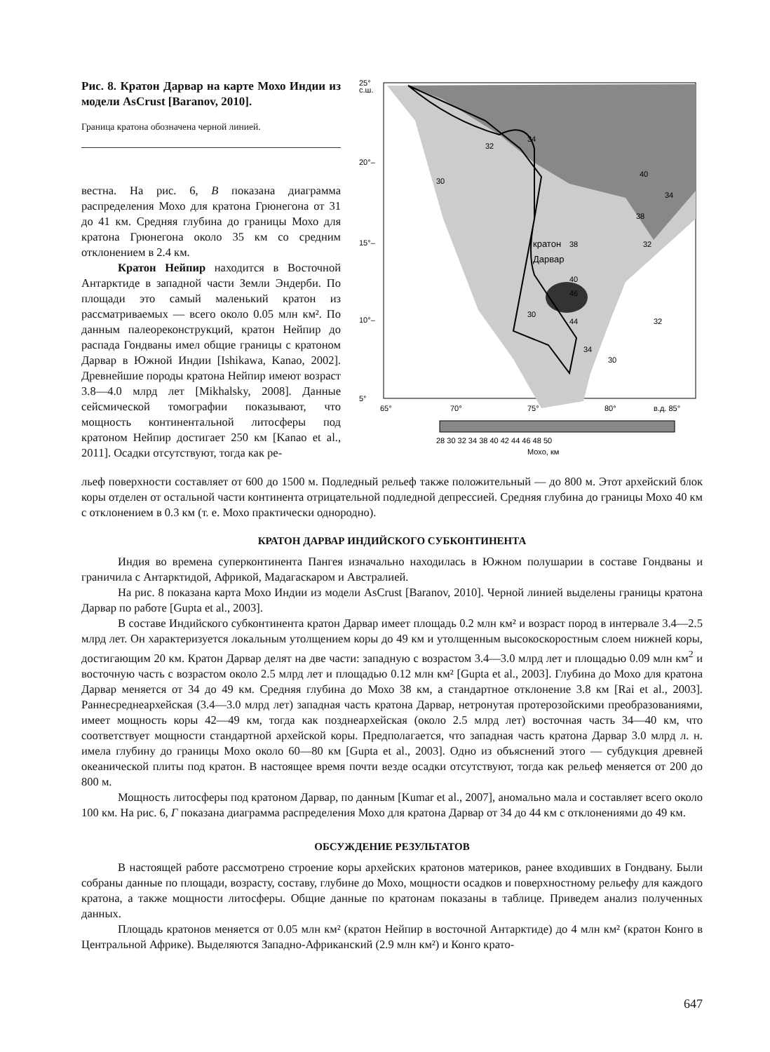Рис. 8. Кратон Дарвар на карте Мохо Индии из модели AsCrust [Baranov, 2010].
Граница кратона обозначена черной линией.
вестна. На рис. 6, В показана диаграмма распределения Мохо для кратона Грюнегона от 31 до 41 км. Средняя глубина до границы Мохо для кратона Грюнегона около 35 км со средним отклонением в 2.4 км.
Кратон Нейпир находится в Восточной Антарктиде в западной части Земли Эндерби. По площади это самый маленький кратон из рассматриваемых — всего около 0.05 млн км². По данным палеореконструкций, кратон Нейпир до распада Гондваны имел общие границы с кратоном Дарвар в Южной Индии [Ishikawa, Kanao, 2002]. Древнейшие породы кратона Нейпир имеют возраст 3.8—4.0 млрд лет [Mikhalsky, 2008]. Данные сейсмической томографии показывают, что мощность континентальной литосферы под кратоном Нейпир достигает 250 км [Kanao et al., 2011]. Осадки отсутствуют, тогда как ре-
25°
с.ш.
20°–
15°–
10°–
5°
65°
70°
75°
80°
в.д. 85°
кратон
Дарвар
38
34
32
30
40
34
38
32
40
46
44
30
34
30
32
28 30 32 34 38 40 42 44 46 48 50
Мохо, км
льеф поверхности составляет от 600 до 1500 м. Подледный рельеф также положительный — до 800 м. Этот архейский блок коры отделен от остальной части континента отрицательной подледной депрессией. Средняя глубина до границы Мохо 40 км с отклонением в 0.3 км (т. е. Мохо практически однородно).
КРАТОН ДАРВАР ИНДИЙСКОГО СУБКОНТИНЕНТА
Индия во времена суперконтинента Пангея изначально находилась в Южном полушарии в составе Гондваны и граничила с Антарктидой, Африкой, Мадагаскаром и Австралией.
На рис. 8 показана карта Мохо Индии из модели AsCrust [Baranov, 2010]. Черной линией выделены границы кратона Дарвар по работе [Gupta et al., 2003].
В составе Индийского субконтинента кратон Дарвар имеет площадь 0.2 млн км² и возраст пород в интервале 3.4—2.5 млрд лет. Он характеризуется локальным утолщением коры до 49 км и утолщенным высокоскоростным слоем нижней коры, достигающим 20 км. Кратон Дарвар делят на две части: западную с возрастом 3.4—3.0 млрд лет и площадью 0.09 млн км<sup>2</sup> и восточную часть с возрастом около 2.5 млрд лет и площадью 0.12 млн км² [Gupta et al., 2003]. Глубина до Мохо для кратона Дарвар меняется от 34 до 49 км. Средняя глубина до Мохо 38 км, а стандартное отклонение 3.8 км [Rai et al., 2003]. Раннесреднеархейская (3.4—3.0 млрд лет) западная часть кратона Дарвар, нетронутая протерозойскими преобразованиями, имеет мощность коры 42—49 км, тогда как позднеархейская (около 2.5 млрд лет) восточная часть 34—40 км, что соответствует мощности стандартной архейской коры. Предполагается, что западная часть кратона Дарвар 3.0 млрд л. н. имела глубину до границы Мохо около 60—80 км [Gupta et al., 2003]. Одно из объяснений этого — субдукция древней океанической плиты под кратон. В настоящее время почти везде осадки отсутствуют, тогда как рельеф меняется от 200 до 800 м.
Мощность литосферы под кратоном Дарвар, по данным [Kumar et al., 2007], аномально мала и составляет всего около 100 км. На рис. 6, Г показана диаграмма распределения Мохо для кратона Дарвар от 34 до 44 км с отклонениями до 49 км.
ОБСУЖДЕНИЕ РЕЗУЛЬТАТОВ
В настоящей работе рассмотрено строение коры архейских кратонов материков, ранее входивших в Гондвану. Были собраны данные по площади, возрасту, составу, глубине до Мохо, мощности осадков и поверхностному рельефу для каждого кратона, а также мощности литосферы. Общие данные по кратонам показаны в таблице. Приведем анализ полученных данных.
Площадь кратонов меняется от 0.05 млн км² (кратон Нейпир в восточной Антарктиде) до 4 млн км² (кратон Конго в Центральной Африке). Выделяются Западно-Африканский (2.9 млн км²) и Конго крато-
647